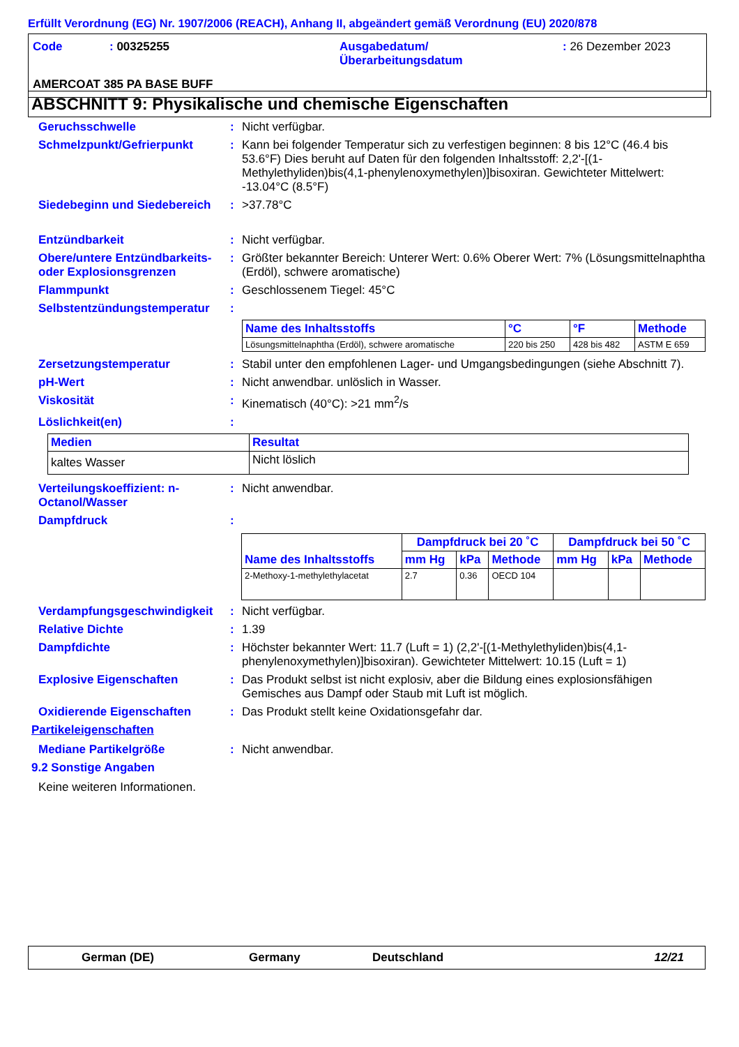Erfüllt Verordnung (EG) Nr. 1907/2006 (REACH), Anhang II, abgeändert gemäß Verordnung (EU) 2020/878
| Code | : 00325255 | Ausgabedatum/ Überarbeitungsdatum | : 26 Dezember 2023 |
| AMERCOAT 385 PA BASE BUFF | | | |
ABSCHNITT 9: Physikalische und chemische Eigenschaften
Geruchsschwelle : Nicht verfügbar.
Schmelzpunkt/Gefrierpunkt : Kann bei folgender Temperatur sich zu verfestigen beginnen: 8 bis 12°C (46.4 bis 53.6°F) Dies beruht auf Daten für den folgenden Inhaltsstoff: 2,2'-[(1-Methylethyliden)bis(4,1-phenylenoxymethylen)]bisoxiran. Gewichteter Mittelwert: -13.04°C (8.5°F)
Siedebeginn und Siedebereich
: >37.78°C
Entzündbarkeit : Nicht verfügbar.
Obere/untere Entzündbarkeits- oder Explosionsgrenzen
: Größter bekannter Bereich: Unterer Wert: 0.6% Oberer Wert: 7% (Lösungsmittelnaphtha (Erdöl), schwere aromatische)
Flammpunkt : Geschlossenem Tiegel: 45°C
Selbstentzündungstemperatur
:
| Name des Inhaltsstoffs | °C | °F | Methode |
| --- | --- | --- | --- |
| Lösungsmittelnaphtha (Erdöl), schwere aromatische | 220 bis 250 | 428 bis 482 | ASTM E 659 |
Zersetzungstemperatur : Stabil unter den empfohlenen Lager- und Umgangsbedingungen (siehe Abschnitt 7).
pH-Wert : Nicht anwendbar. unlöslich in Wasser.
Viskosität : Kinematisch (40°C): >21 mm<sup>2</sup>/s
Löslichkeit(en) :
| Medien | Resultat |
| --- | --- |
| kaltes Wasser | Nicht löslich |
Verteilungskoeffizient: n-Octanol/Wasser
: Nicht anwendbar.
Dampfdruck :
| Name des Inhaltsstoffs | Dampfdruck bei 20 ˚C | | | Dampfdruck bei 50 ˚C | | |
| --- | --- | --- | --- | --- | --- | --- |
| | mm Hg | kPa | Methode | mm Hg | kPa | Methode |
| 2-Methoxy-1-methylethylacetat | 2.7 | 0.36 | OECD 104 | | | |
Verdampfungsgeschwindigkeit
: Nicht verfügbar.
Relative Dichte : 1.39
Dampfdichte : Höchster bekannter Wert: 11.7 (Luft = 1) (2,2'-[(1-Methylethyliden)bis(4,1-phenylenoxymethylen)]bisoxiran). Gewichteter Mittelwert: 10.15 (Luft = 1)
Explosive Eigenschaften : Das Produkt selbst ist nicht explosiv, aber die Bildung eines explosionsfähigen Gemisches aus Dampf oder Staub mit Luft ist möglich.
Oxidierende Eigenschaften : Das Produkt stellt keine Oxidationsgefahr dar.
Partikeleigenschaften
Mediane Partikelgröße : Nicht anwendbar.
9.2 Sonstige Angaben
Keine weiteren Informationen.
German (DE) Germany Deutschland 12/21